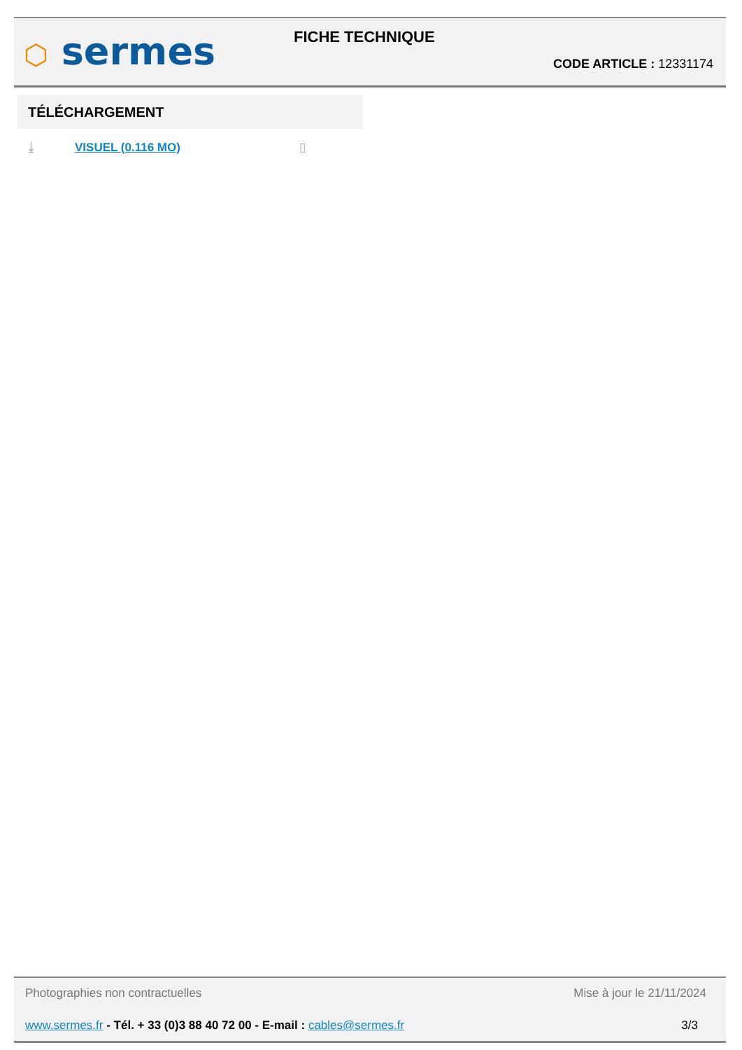⬡ sermes FICHE TECHNIQUE
CODE ARTICLE : 12331174
TÉLÉCHARGEMENT
⤓ VISUEL (0.116 MO) ▯
Photographies non contractuelles
Mise à jour le 21/11/2024
www.sermes.fr - Tél. + 33 (0)3 88 40 72 00 - E-mail : cables@sermes.fr
3/3